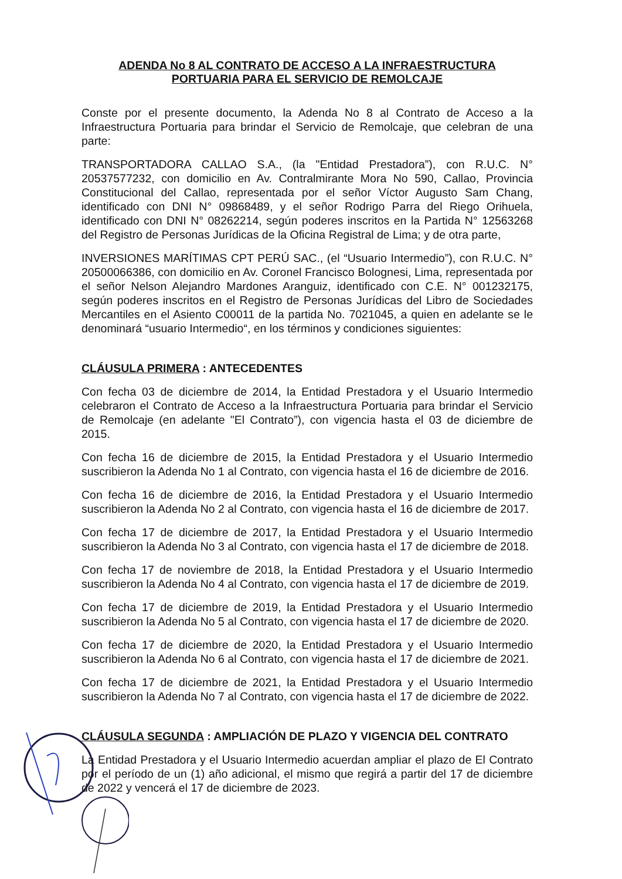ADENDA No 8 AL CONTRATO DE ACCESO A LA INFRAESTRUCTURA
PORTUARIA PARA EL SERVICIO DE REMOLCAJE
Conste por el presente documento, la Adenda No 8 al Contrato de Acceso a la Infraestructura Portuaria para brindar el Servicio de Remolcaje, que celebran de una parte:
TRANSPORTADORA CALLAO S.A., (la "Entidad Prestadora”), con R.U.C. N° 20537577232, con domicilio en Av. Contralmirante Mora No 590, Callao, Provincia Constitucional del Callao, representada por el señor Víctor Augusto Sam Chang, identificado con DNI N° 09868489, y el señor Rodrigo Parra del Riego Orihuela, identificado con DNI N° 08262214, según poderes inscritos en la Partida N° 12563268 del Registro de Personas Jurídicas de la Oficina Registral de Lima; y de otra parte,
INVERSIONES MARÍTIMAS CPT PERÚ SAC., (el “Usuario Intermedio”), con R.U.C. N° 20500066386, con domicilio en Av. Coronel Francisco Bolognesi, Lima, representada por el señor Nelson Alejandro Mardones Aranguiz, identificado con C.E. N° 001232175, según poderes inscritos en el Registro de Personas Jurídicas del Libro de Sociedades Mercantiles en el Asiento C00011 de la partida No. 7021045, a quien en adelante se le denominará “usuario Intermedio“, en los términos y condiciones siguientes:
CLÁUSULA PRIMERA : ANTECEDENTES
Con fecha 03 de diciembre de 2014, la Entidad Prestadora y el Usuario Intermedio celebraron el Contrato de Acceso a la Infraestructura Portuaria para brindar el Servicio de Remolcaje (en adelante "El Contrato”), con vigencia hasta el 03 de diciembre de 2015.
Con fecha 16 de diciembre de 2015, la Entidad Prestadora y el Usuario Intermedio suscribieron la Adenda No 1 al Contrato, con vigencia hasta el 16 de diciembre de 2016.
Con fecha 16 de diciembre de 2016, la Entidad Prestadora y el Usuario Intermedio suscribieron la Adenda No 2 al Contrato, con vigencia hasta el 16 de diciembre de 2017.
Con fecha 17 de diciembre de 2017, la Entidad Prestadora y el Usuario Intermedio suscribieron la Adenda No 3 al Contrato, con vigencia hasta el 17 de diciembre de 2018.
Con fecha 17 de noviembre de 2018, la Entidad Prestadora y el Usuario Intermedio suscribieron la Adenda No 4 al Contrato, con vigencia hasta el 17 de diciembre de 2019.
Con fecha 17 de diciembre de 2019, la Entidad Prestadora y el Usuario Intermedio suscribieron la Adenda No 5 al Contrato, con vigencia hasta el 17 de diciembre de 2020.
Con fecha 17 de diciembre de 2020, la Entidad Prestadora y el Usuario Intermedio suscribieron la Adenda No 6 al Contrato, con vigencia hasta el 17 de diciembre de 2021.
Con fecha 17 de diciembre de 2021, la Entidad Prestadora y el Usuario Intermedio suscribieron la Adenda No 7 al Contrato, con vigencia hasta el 17 de diciembre de 2022.
CLÁUSULA SEGUNDA : AMPLIACIÓN DE PLAZO Y VIGENCIA DEL CONTRATO
La Entidad Prestadora y el Usuario Intermedio acuerdan ampliar el plazo de El Contrato por el período de un (1) año adicional, el mismo que regirá a partir del 17 de diciembre de 2022 y vencerá el 17 de diciembre de 2023.